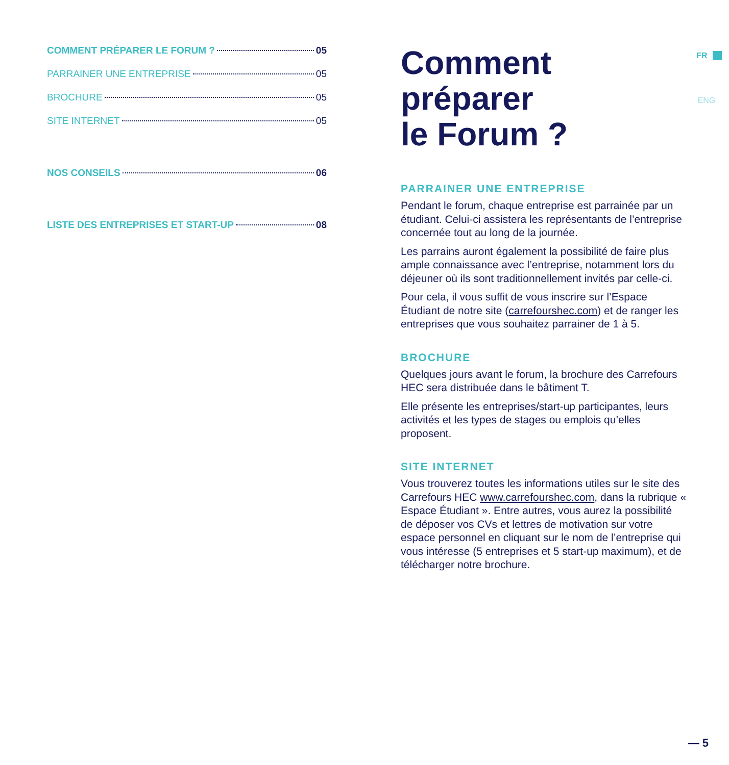COMMENT PRÉPARER LE FORUM ? 05
PARRAINER UNE ENTREPRISE 05
BROCHURE 05
SITE INTERNET 05
NOS CONSEILS 06
LISTE DES ENTREPRISES ET START-UP 08
Comment
préparer
le Forum ?
PARRAINER UNE ENTREPRISE
Pendant le forum, chaque entreprise est parrainée par un étudiant. Celui-ci assistera les représentants de l’entreprise concernée tout au long de la journée.
Les parrains auront également la possibilité de faire plus ample connaissance avec l’entreprise, notamment lors du déjeuner où ils sont traditionnellement invités par celle-ci.
Pour cela, il vous suffit de vous inscrire sur l’Espace Étudiant de notre site (carrefourshec.com) et de ranger les entreprises que vous souhaitez parrainer de 1 à 5.
BROCHURE
Quelques jours avant le forum, la brochure des Carrefours HEC sera distribuée dans le bâtiment T.
Elle présente les entreprises/start-up participantes, leurs activités et les types de stages ou emplois qu’elles proposent.
SITE INTERNET
Vous trouverez toutes les informations utiles sur le site des Carrefours HEC www.carrefourshec.com, dans la rubrique « Espace Étudiant ». Entre autres, vous aurez la possibilité de déposer vos CVs et lettres de motivation sur votre espace personnel en cliquant sur le nom de l’entreprise qui vous intéresse (5 entreprises et 5 start-up maximum), et de télécharger notre brochure.
FR
ENG
— 5